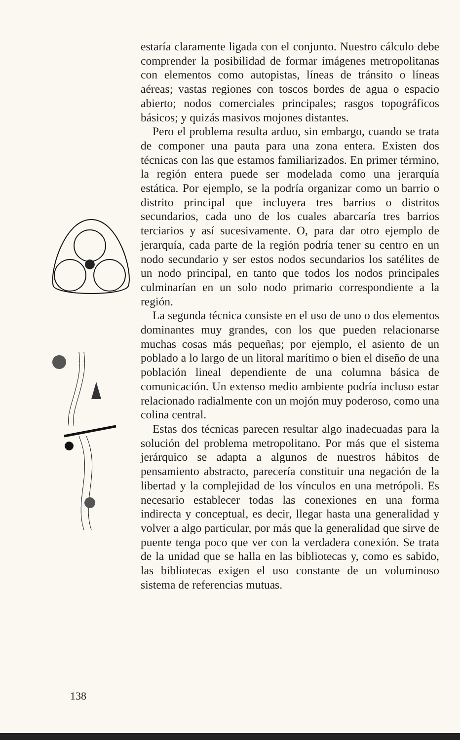estaría claramente ligada con el conjunto. Nuestro cálculo debe comprender la posibilidad de formar imágenes metropolitanas con elementos como autopistas, líneas de tránsito o líneas aéreas; vastas regiones con toscos bordes de agua o espacio abierto; nodos comerciales principales; rasgos topográficos básicos; y quizás masivos mojones distantes.
Pero el problema resulta arduo, sin embargo, cuando se trata de componer una pauta para una zona entera. Existen dos técnicas con las que estamos familiarizados. En primer término, la región entera puede ser modelada como una jerarquía estática. Por ejemplo, se la podría organizar como un barrio o distrito principal que incluyera tres barrios o distritos secundarios, cada uno de los cuales abarcaría tres barrios terciarios y así sucesivamente. O, para dar otro ejemplo de jerarquía, cada parte de la región podría tener su centro en un nodo secundario y ser estos nodos secundarios los satélites de un nodo principal, en tanto que todos los nodos principales culminarían en un solo nodo primario correspondiente a la región.
La segunda técnica consiste en el uso de uno o dos elementos dominantes muy grandes, con los que pueden relacionarse muchas cosas más pequeñas; por ejemplo, el asiento de un poblado a lo largo de un litoral marítimo o bien el diseño de una población lineal dependiente de una columna básica de comunicación. Un extenso medio ambiente podría incluso estar relacionado radialmente con un mojón muy poderoso, como una colina central.
Estas dos técnicas parecen resultar algo inadecuadas para la solución del problema metropolitano. Por más que el sistema jerárquico se adapta a algunos de nuestros hábitos de pensamiento abstracto, parecería constituir una negación de la libertad y la complejidad de los vínculos en una metrópoli. Es necesario establecer todas las conexiones en una forma indirecta y conceptual, es decir, llegar hasta una generalidad y volver a algo particular, por más que la generalidad que sirve de puente tenga poco que ver con la verdadera conexión. Se trata de la unidad que se halla en las bibliotecas y, como es sabido, las bibliotecas exigen el uso constante de un voluminoso sistema de referencias mutuas.
138